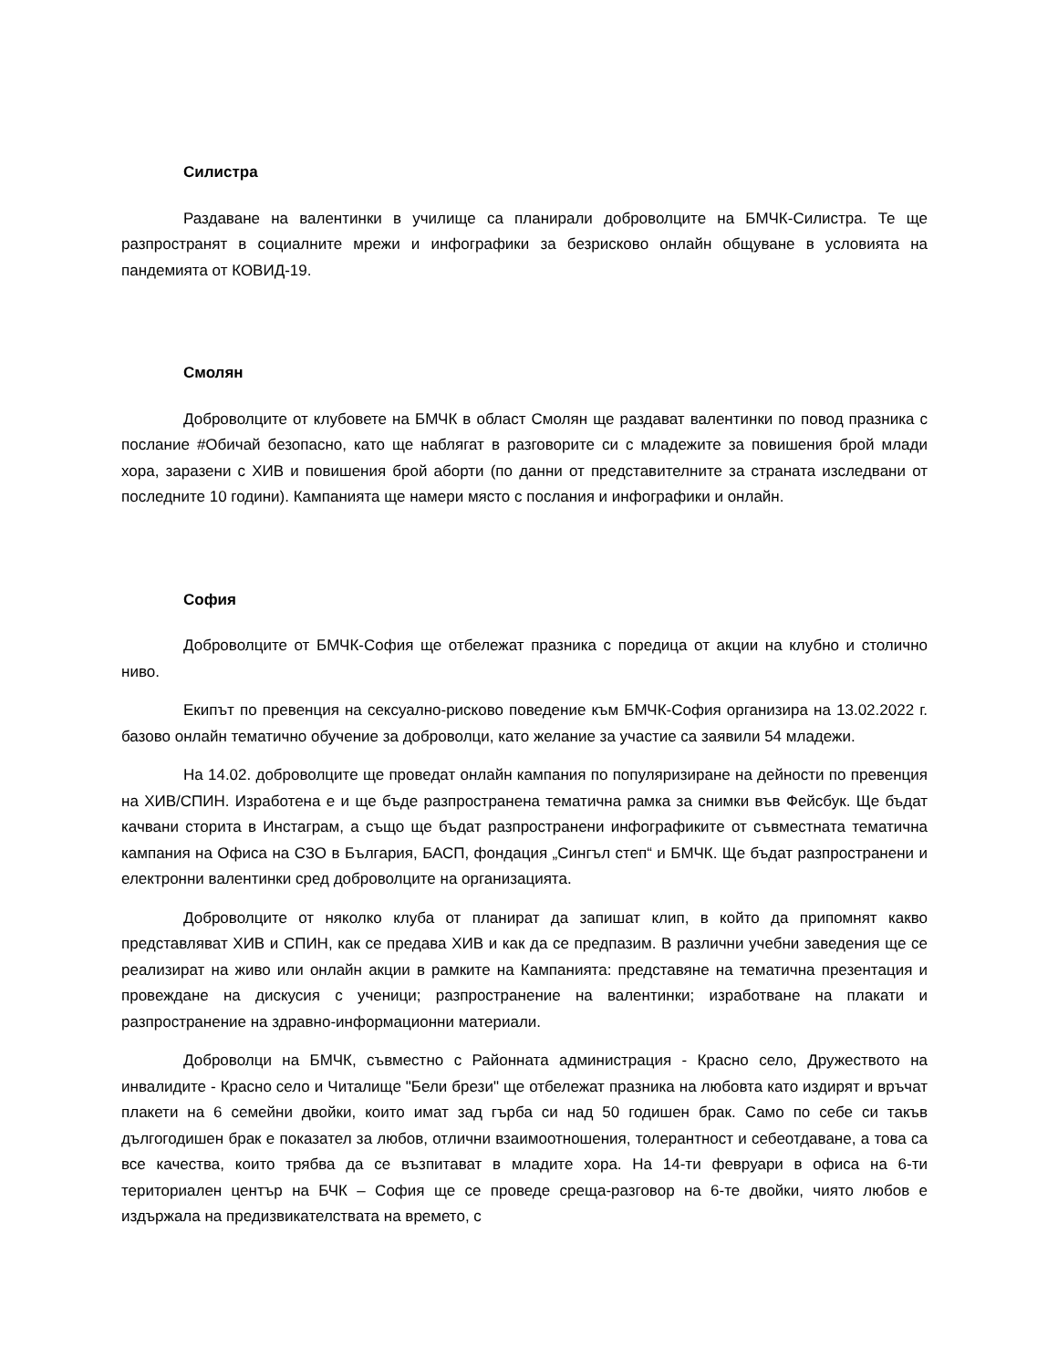Силистра
Раздаване на валентинки в училище са планирали доброволците на БМЧК-Силистра. Те ще разпространят в социалните мрежи и инфографики за безрисково онлайн общуване в условията на пандемията от КОВИД-19.
Смолян
Доброволците от клубовете на БМЧК в област Смолян ще раздават валентинки по повод празника с послание #Обичай безопасно, като ще наблягат в разговорите си с младежите за повишения брой млади хора, заразени с ХИВ и повишения брой аборти (по данни от представителните за страната изследвани от последните 10 години). Кампанията ще намери място с послания и инфографики и онлайн.
София
Доброволците от БМЧК-София ще отбележат празника с поредица от акции на клубно и столично ниво.
Екипът по превенция на сексуално-рисково поведение към БМЧК-София организира на 13.02.2022 г. базово онлайн тематично обучение за доброволци, като желание за участие са заявили 54 младежи.
На 14.02. доброволците ще проведат онлайн кампания по популяризиране на дейности по превенция на ХИВ/СПИН. Изработена е и ще бъде разпространена тематична рамка за снимки във Фейсбук. Ще бъдат качвани сторита в Инстаграм, а също ще бъдат разпространени инфографиките от съвместната тематична кампания на Офиса на СЗО в България, БАСП, фондация „Сингъл степ“ и БМЧК. Ще бъдат разпространени и електронни валентинки сред доброволците на организацията.
Доброволците от няколко клуба от планират да запишат клип, в който да припомнят какво представляват ХИВ и СПИН, как се предава ХИВ и как да се предпазим. В различни учебни заведения ще се реализират на живо или онлайн акции в рамките на Кампанията: представяне на тематична презентация и провеждане на дискусия с ученици; разпространение на валентинки; изработване на плакати и разпространение на здравно-информационни материали.
Доброволци на БМЧК, съвместно с Районната администрация - Красно село, Дружеството на инвалидите - Красно село и Читалище "Бели брези" ще отбележат празника на любовта като издирят и връчат плакети на 6 семейни двойки, които имат зад гърба си над 50 годишен брак. Само по себе си такъв дългогодишен брак е показател за любов, отлични взаимоотношения, толерантност и себеотдаване, а това са все качества, които трябва да се възпитават в младите хора. На 14-ти февруари в офиса на 6-ти териториален център на БЧК – София ще се проведе среща-разговор на 6-те двойки, чиято любов е издържала на предизвикателствата на времето, с